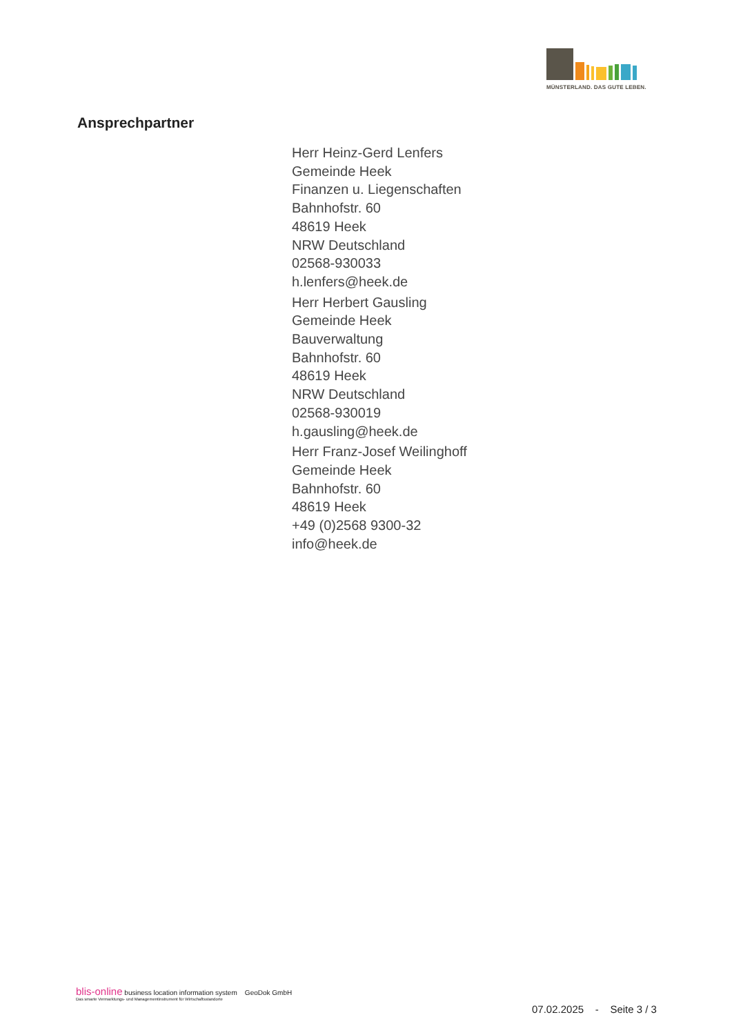MÜNSTERLAND. DAS GUTE LEBEN.
Ansprechpartner
Herr Heinz-Gerd Lenfers
Gemeinde Heek
Finanzen u. Liegenschaften
Bahnhofstr. 60
48619 Heek
NRW Deutschland
02568-930033
h.lenfers@heek.de
Herr Herbert Gausling
Gemeinde Heek
Bauverwaltung
Bahnhofstr. 60
48619 Heek
NRW Deutschland
02568-930019
h.gausling@heek.de
Herr Franz-Josef Weilinghoff
Gemeinde Heek
Bahnhofstr. 60
48619 Heek
+49 (0)2568 9300-32
info@heek.de
blis-online business location information system GeoDok GmbH
Das smarte Vermarktungs- und Managementinstrument für Wirtschaftsstandorte
07.02.2025 - Seite 3 / 3